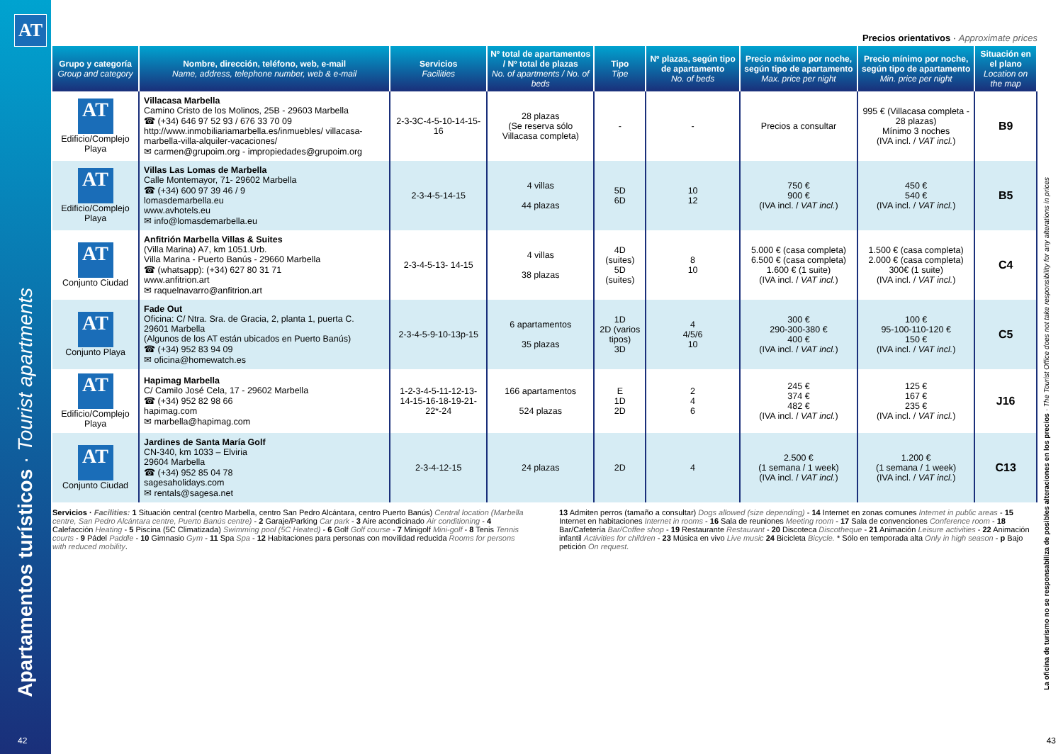AT
Apartamentos turísticos · Tourist apartments
La oficina de turismo no se responsabiliza de posibles alteraciones en los precios · The Tourist Office does not take responsibility for any alterations in prices
Precios orientativos · Approximate prices
| Grupo y categoría Group and category | Nombre, dirección, teléfono, web, e-mail Name, address, telephone number, web & e-mail | Servicios Facilities | Nº total de apartamentos / Nº total de plazas No. of apartments / No. of beds | Tipo Tipe | Nº plazas, según tipo de apartamento No. of beds | Precio máximo por noche, según tipo de apartamento Max. price per night | Precio mínimo por noche, según tipo de apartamento Min. price per night | Situación en el plano Location on the map |
| --- | --- | --- | --- | --- | --- | --- | --- | --- |
| AT Edificio/Complejo Playa | Villacasa Marbella Camino Cristo de los Molinos, 25B - 29603 Marbella ☎ (+34) 646 97 52 93 / 676 33 70 09 http://www.inmobiliariamarbella.es/inmuebles/ villacasa-marbella-villa-alquiler-vacaciones/ ✉ carmen@grupoim.org - impropiedades@grupoim.org | 2-3-3C-4-5-10-14-15-16 | 28 plazas (Se reserva sólo Villacasa completa) | - | - | Precios a consultar | 995 € (Villacasa completa - 28 plazas) Mínimo 3 noches (IVA incl. / VAT incl. ) | B9 |
| AT Edificio/Complejo Playa | Villas Las Lomas de Marbella Calle Montemayor, 71- 29602 Marbella ☎ (+34) 600 97 39 46 / 9 lomasdemarbella.eu www.avhotels.eu ✉ info@lomasdemarbella.eu | 2-3-4-5-14-15 | 4 villas 44 plazas | 5D 6D | 10 12 | 750 € 900 € (IVA incl. / VAT incl. ) | 450 € 540 € (IVA incl. / VAT incl. ) | B5 |
| AT Conjunto Ciudad | Anfitrión Marbella Villas & Suites (Villa Marina) A7, km 1051.Urb. Villa Marina - Puerto Banús - 29660 Marbella ☎ (whatsapp): (+34) 627 80 31 71 www.anfitrion.art ✉ raquelnavarro@anfitrion.art | 2-3-4-5-13- 14-15 | 4 villas 38 plazas | 4D (suites) 5D (suites) | 8 10 | 5.000 € (casa completa) 6.500 € (casa completa) 1.600 € (1 suite) (IVA incl. / VAT incl. ) | 1.500 € (casa completa) 2.000 € (casa completa) 300€ (1 suite) (IVA incl. / VAT incl. ) | C4 |
| AT Conjunto Playa | Fade Out Oficina: C/ Ntra. Sra. de Gracia, 2, planta 1, puerta C. 29601 Marbella (Algunos de los AT están ubicados en Puerto Banús) ☎ (+34) 952 83 94 09 ✉ oficina@homewatch.es | 2-3-4-5-9-10-13p-15 | 6 apartamentos 35 plazas | 1D 2D (varios tipos) 3D | 4 4/5/6 10 | 300 € 290-300-380 € 400 € (IVA incl. / VAT incl. ) | 100 € 95-100-110-120 € 150 € (IVA incl. / VAT incl. ) | C5 |
| AT Edificio/Complejo Playa | Hapimag Marbella C/ Camilo José Cela, 17 - 29602 Marbella ☎ (+34) 952 82 98 66 hapimag.com ✉ marbella@hapimag.com | 1-2-3-4-5-11-12-13-14-15-16-18-19-21-22*-24 | 166 apartamentos 524 plazas | E 1D 2D | 2 4 6 | 245 € 374 € 482 € (IVA incl. / VAT incl. ) | 125 € 167 € 235 € (IVA incl. / VAT incl. ) | J16 |
| AT Conjunto Ciudad | Jardines de Santa María Golf CN-340, km 1033 – Elviria 29604 Marbella ☎ (+34) 952 85 04 78 sagesaholidays.com ✉ rentals@sagesa.net | 2-3-4-12-15 | 24 plazas | 2D | 4 | 2.500 € (1 semana / 1 week) (IVA incl. / VAT incl. ) | 1.200 € (1 semana / 1 week) (IVA incl. / VAT incl. ) | C13 |
Servicios · Facilities: 1 Situación central (centro Marbella, centro San Pedro Alcántara, centro Puerto Banús) Central location (Marbella centre, San Pedro Alcántara centre, Puerto Banús centre) - 2 Garaje/Parking Car park - 3 Aire acondicinado Air conditioning - 4 Calefacción Heating - 5 Piscina (5C Climatizada) Swimming pool (5C Heated) - 6 Golf Golf course - 7 Minigolf Mini-golf - 8 Tenis Tennis courts - 9 Pádel Paddle - 10 Gimnasio Gym - 11 Spa Spa - 12 Habitaciones para personas con movilidad reducida Rooms for persons with reduced mobility.
13 Admiten perros (tamaño a consultar) Dogs allowed (size depending) - 14 Internet en zonas comunes Internet in public areas - 15 Internet en habitaciones Internet in rooms - 16 Sala de reuniones Meeting room - 17 Sala de convenciones Conference room - 18 Bar/Cafetería Bar/Coffee shop - 19 Restaurante Restaurant - 20 Discoteca Discotheque - 21 Animación Leisure activities - 22 Animación infantil Activities for children - 23 Música en vivo Live music 24 Bicicleta Bicycle. * Sólo en temporada alta Only in high season - p Bajo petición On request.
42 43